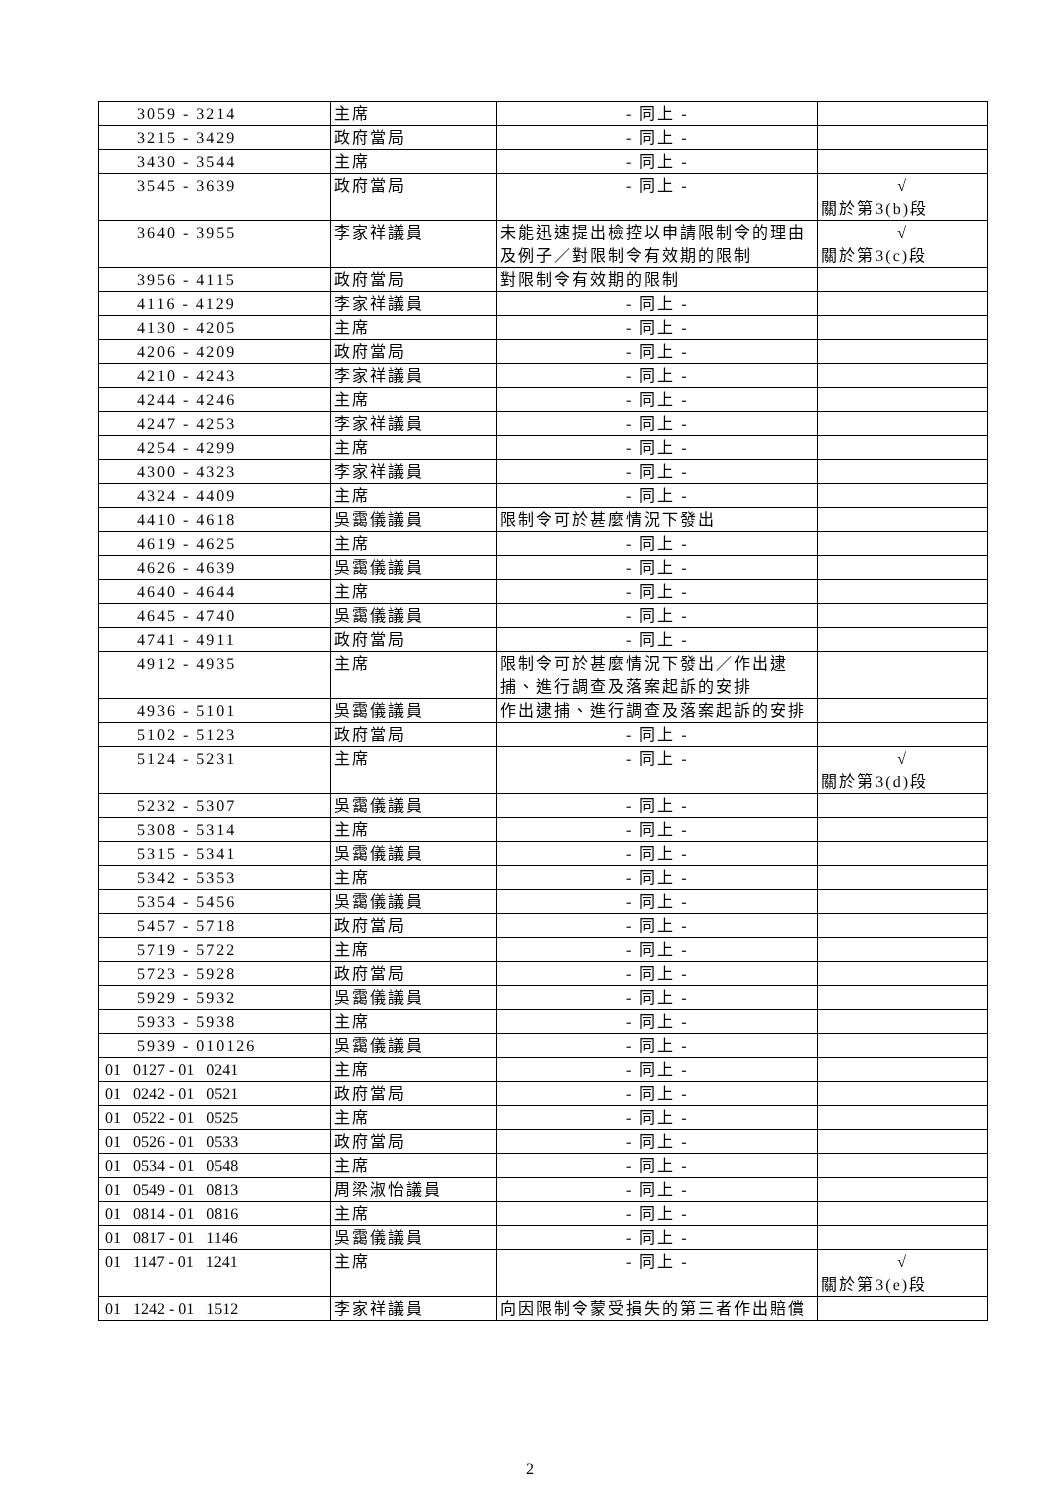| 3059 - 3214 | 主席 | - 同上 - | |
| 3215 - 3429 | 政府當局 | - 同上 - | |
| 3430 - 3544 | 主席 | - 同上 - | |
| 3545 - 3639 | 政府當局 | - 同上 - | √ 關於第3(b)段 |
| 3640 - 3955 | 李家祥議員 | 未能迅速提出檢控以申請限制令的理由及例子／對限制令有效期的限制 | √ 關於第3(c)段 |
| 3956 - 4115 | 政府當局 | 對限制令有效期的限制 | |
| 4116 - 4129 | 李家祥議員 | - 同上 - | |
| 4130 - 4205 | 主席 | - 同上 - | |
| 4206 - 4209 | 政府當局 | - 同上 - | |
| 4210 - 4243 | 李家祥議員 | - 同上 - | |
| 4244 - 4246 | 主席 | - 同上 - | |
| 4247 - 4253 | 李家祥議員 | - 同上 - | |
| 4254 - 4299 | 主席 | - 同上 - | |
| 4300 - 4323 | 李家祥議員 | - 同上 - | |
| 4324 - 4409 | 主席 | - 同上 - | |
| 4410 - 4618 | 吳靄儀議員 | 限制令可於甚麼情況下發出 | |
| 4619 - 4625 | 主席 | - 同上 - | |
| 4626 - 4639 | 吳靄儀議員 | - 同上 - | |
| 4640 - 4644 | 主席 | - 同上 - | |
| 4645 - 4740 | 吳靄儀議員 | - 同上 - | |
| 4741 - 4911 | 政府當局 | - 同上 - | |
| 4912 - 4935 | 主席 | 限制令可於甚麼情況下發出／作出逮捕、進行調查及落案起訴的安排 | |
| 4936 - 5101 | 吳靄儀議員 | 作出逮捕、進行調查及落案起訴的安排 | |
| 5102 - 5123 | 政府當局 | - 同上 - | |
| 5124 - 5231 | 主席 | - 同上 - | √ 關於第3(d)段 |
| 5232 - 5307 | 吳靄儀議員 | - 同上 - | |
| 5308 - 5314 | 主席 | - 同上 - | |
| 5315 - 5341 | 吳靄儀議員 | - 同上 - | |
| 5342 - 5353 | 主席 | - 同上 - | |
| 5354 - 5456 | 吳靄儀議員 | - 同上 - | |
| 5457 - 5718 | 政府當局 | - 同上 - | |
| 5719 - 5722 | 主席 | - 同上 - | |
| 5723 - 5928 | 政府當局 | - 同上 - | |
| 5929 - 5932 | 吳靄儀議員 | - 同上 - | |
| 5933 - 5938 | 主席 | - 同上 - | |
| 5939 - 010126 | 吳靄儀議員 | - 同上 - | |
| 01 0127 - 01 0241 | 主席 | - 同上 - | |
| 01 0242 - 01 0521 | 政府當局 | - 同上 - | |
| 01 0522 - 01 0525 | 主席 | - 同上 - | |
| 01 0526 - 01 0533 | 政府當局 | - 同上 - | |
| 01 0534 - 01 0548 | 主席 | - 同上 - | |
| 01 0549 - 01 0813 | 周梁淑怡議員 | - 同上 - | |
| 01 0814 - 01 0816 | 主席 | - 同上 - | |
| 01 0817 - 01 1146 | 吳靄儀議員 | - 同上 - | |
| 01 1147 - 01 1241 | 主席 | - 同上 - | √ 關於第3(e)段 |
| 01 1242 - 01 1512 | 李家祥議員 | 向因限制令蒙受損失的第三者作出賠償 | |
2